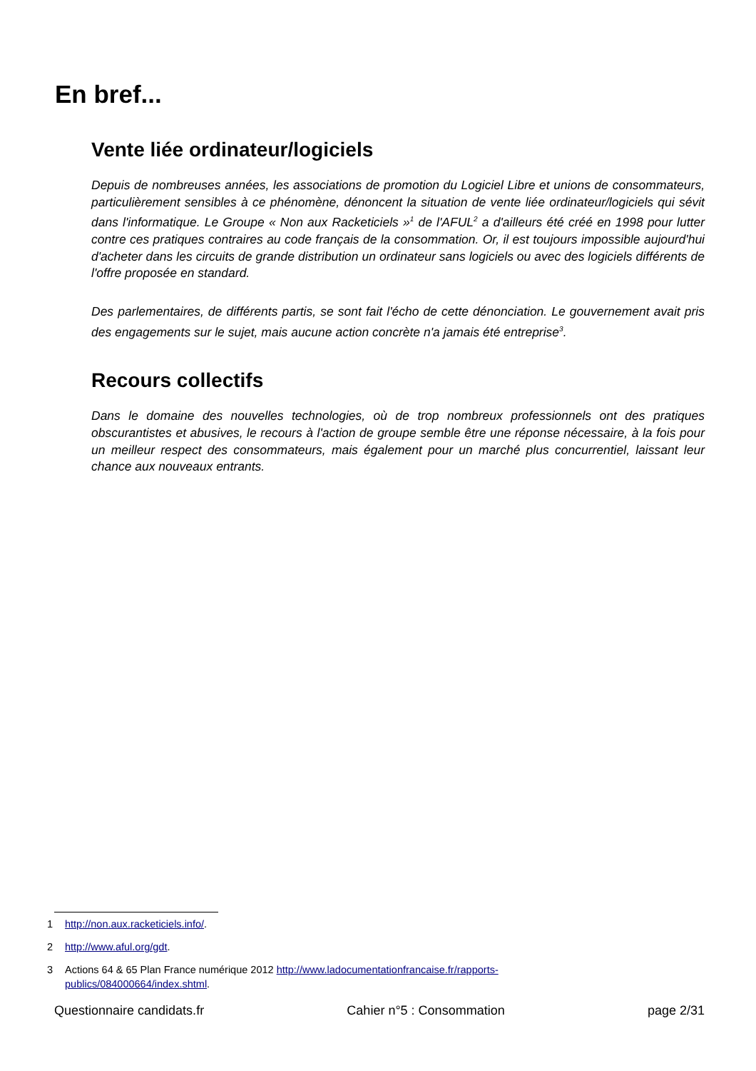En bref...
Vente liée ordinateur/logiciels
Depuis de nombreuses années, les associations de promotion du Logiciel Libre et unions de consommateurs, particulièrement sensibles à ce phénomène, dénoncent la situation de vente liée ordinateur/logiciels qui sévit dans l'informatique. Le Groupe « Non aux Racketiciels »<sup>1</sup> de l'AFUL<sup>2</sup> a d'ailleurs été créé en 1998 pour lutter contre ces pratiques contraires au code français de la consommation. Or, il est toujours impossible aujourd'hui d'acheter dans les circuits de grande distribution un ordinateur sans logiciels ou avec des logiciels différents de l'offre proposée en standard.
Des parlementaires, de différents partis, se sont fait l'écho de cette dénonciation. Le gouvernement avait pris des engagements sur le sujet, mais aucune action concrète n'a jamais été entreprise<sup>3</sup>.
Recours collectifs
Dans le domaine des nouvelles technologies, où de trop nombreux professionnels ont des pratiques obscurantistes et abusives, le recours à l'action de groupe semble être une réponse nécessaire, à la fois pour un meilleur respect des consommateurs, mais également pour un marché plus concurrentiel, laissant leur chance aux nouveaux entrants.
1 http://non.aux.racketiciels.info/.
2 http://www.aful.org/gdt.
3 Actions 64 & 65 Plan France numérique 2012 http://www.ladocumentationfrancaise.fr/rapports-
publics/084000664/index.shtml.
Questionnaire candidats.fr Cahier n°5 : Consommation page 2/31